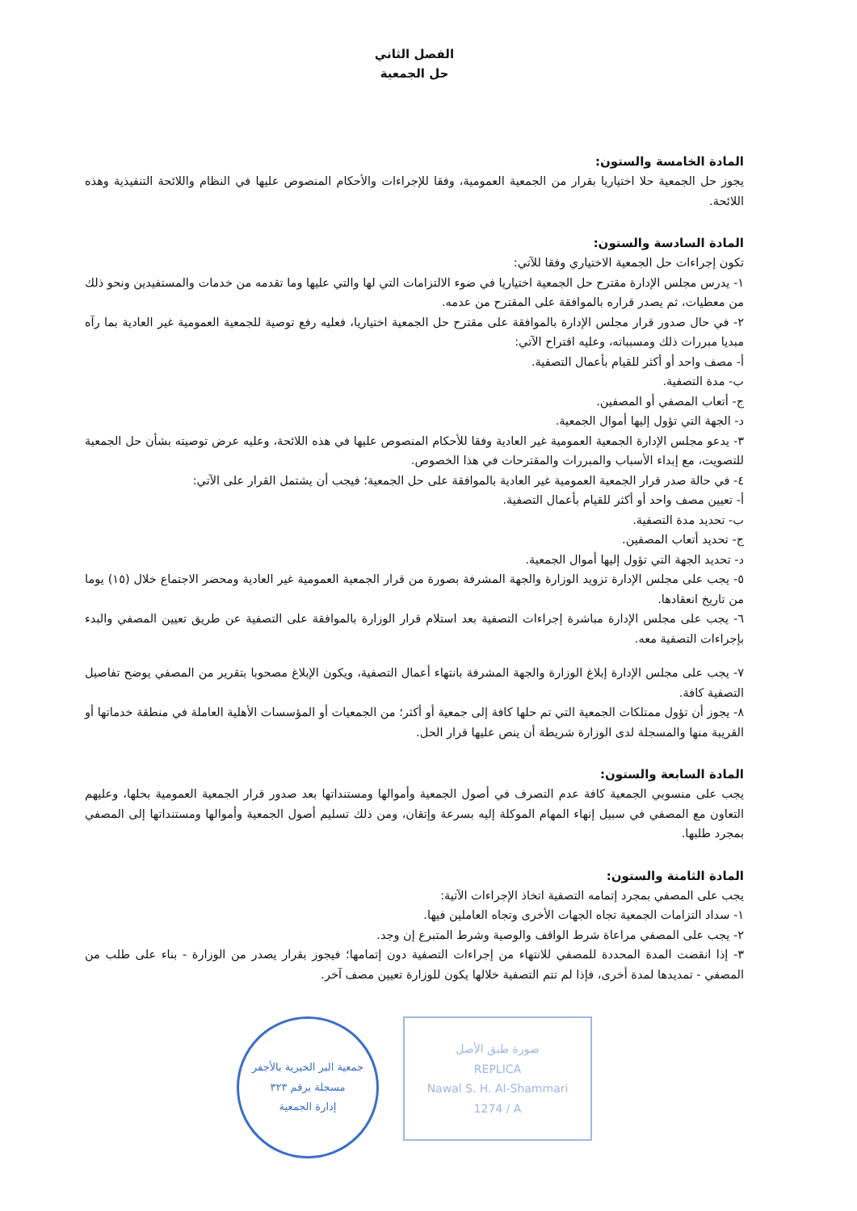الفصل الثاني
حل الجمعية
المادة الخامسة والستون:
يجوز حل الجمعية حلا اختياريا بقرار من الجمعية العمومية، وفقا للإجراءات والأحكام المنصوص عليها في النظام واللائحة التنفيذية وهذه اللائحة.
المادة السادسة والستون:
تكون إجراءات حل الجمعية الاختياري وفقا للآتي:
١- يدرس مجلس الإدارة مقترح حل الجمعية اختياريا في ضوء الالتزامات التي لها والتي عليها وما تقدمه من خدمات والمستفيدين ونحو ذلك من معطيات، ثم يصدر قراره بالموافقة على المقترح من عدمه.
٢- في حال صدور قرار مجلس الإدارة بالموافقة على مقترح حل الجمعية اختياريا، فعليه رفع توصية للجمعية العمومية غير العادية بما رآه مبديا مبررات ذلك ومسبباته، وعليه اقتراح الآتي:
أ- مصف واحد أو أكثر للقيام بأعمال التصفية.
ب- مدة التصفية.
ج- أتعاب المصفي أو المصفين.
د- الجهة التي تؤول إليها أموال الجمعية.
٣- يدعو مجلس الإدارة الجمعية العمومية غير العادية وفقا للأحكام المنصوص عليها في هذه اللائحة، وعليه عرض توصيته بشأن حل الجمعية للتصويت، مع إبداء الأسباب والمبررات والمقترحات في هذا الخصوص.
٤- في حالة صدر قرار الجمعية العمومية غير العادية بالموافقة على حل الجمعية؛ فيجب أن يشتمل القرار على الآتي:
أ- تعيين مصف واحد أو أكثر للقيام بأعمال التصفية.
ب- تحديد مدة التصفية.
ج- تحديد أتعاب المصفين.
د- تحديد الجهة التي تؤول إليها أموال الجمعية.
٥- يجب على مجلس الإدارة تزويد الوزارة والجهة المشرفة بصورة من قرار الجمعية العمومية غير العادية ومحضر الاجتماع خلال (١٥) يوما من تاريخ انعقادها.
٦- يجب على مجلس الإدارة مباشرة إجراءات التصفية بعد استلام قرار الوزارة بالموافقة على التصفية عن طريق تعيين المصفي والبدء بإجراءات التصفية معه.
٧- يجب على مجلس الإدارة إبلاغ الوزارة والجهة المشرفة بانتهاء أعمال التصفية، ويكون الإبلاغ مصحوبا بتقرير من المصفي يوضح تفاصيل التصفية كافة.
٨- يجوز أن تؤول ممتلكات الجمعية التي تم حلها كافة إلى جمعية أو أكثر؛ من الجمعيات أو المؤسسات الأهلية العاملة في منطقة خدماتها أو القريبة منها والمسجلة لدى الوزارة شريطة أن ينص عليها قرار الحل.
المادة السابعة والستون:
يجب على منسوبي الجمعية كافة عدم التصرف في أصول الجمعية وأموالها ومستنداتها بعد صدور قرار الجمعية العمومية بحلها، وعليهم التعاون مع المصفي في سبيل إنهاء المهام الموكلة إليه بسرعة وإتقان، ومن ذلك تسليم أصول الجمعية وأموالها ومستنداتها إلى المصفي بمجرد طلبها.
المادة الثامنة والستون:
يجب على المصفي بمجرد إتمامه التصفية اتخاذ الإجراءات الآتية:
١- سداد التزامات الجمعية تجاه الجهات الأخرى وتجاه العاملين فيها.
٢- يجب على المصفي مراعاة شرط الواقف والوصية وشرط المتبرع إن وجد.
٣- إذا انقضت المدة المحددة للمصفي للانتهاء من إجراءات التصفية دون إتمامها؛ فيجوز بقرار يصدر من الوزارة - بناء على طلب من المصفي - تمديدها لمدة أخرى، فإذا لم تتم التصفية خلالها يكون للوزارة تعيين مصف آخر.
جمعية البر الخيرية بالأجفر
مسجلة برقم ٣٢٣
إدارة الجمعية
صورة طبق الأصل
REPLICA
Nawal S. H. Al-Shammari
1274 / A